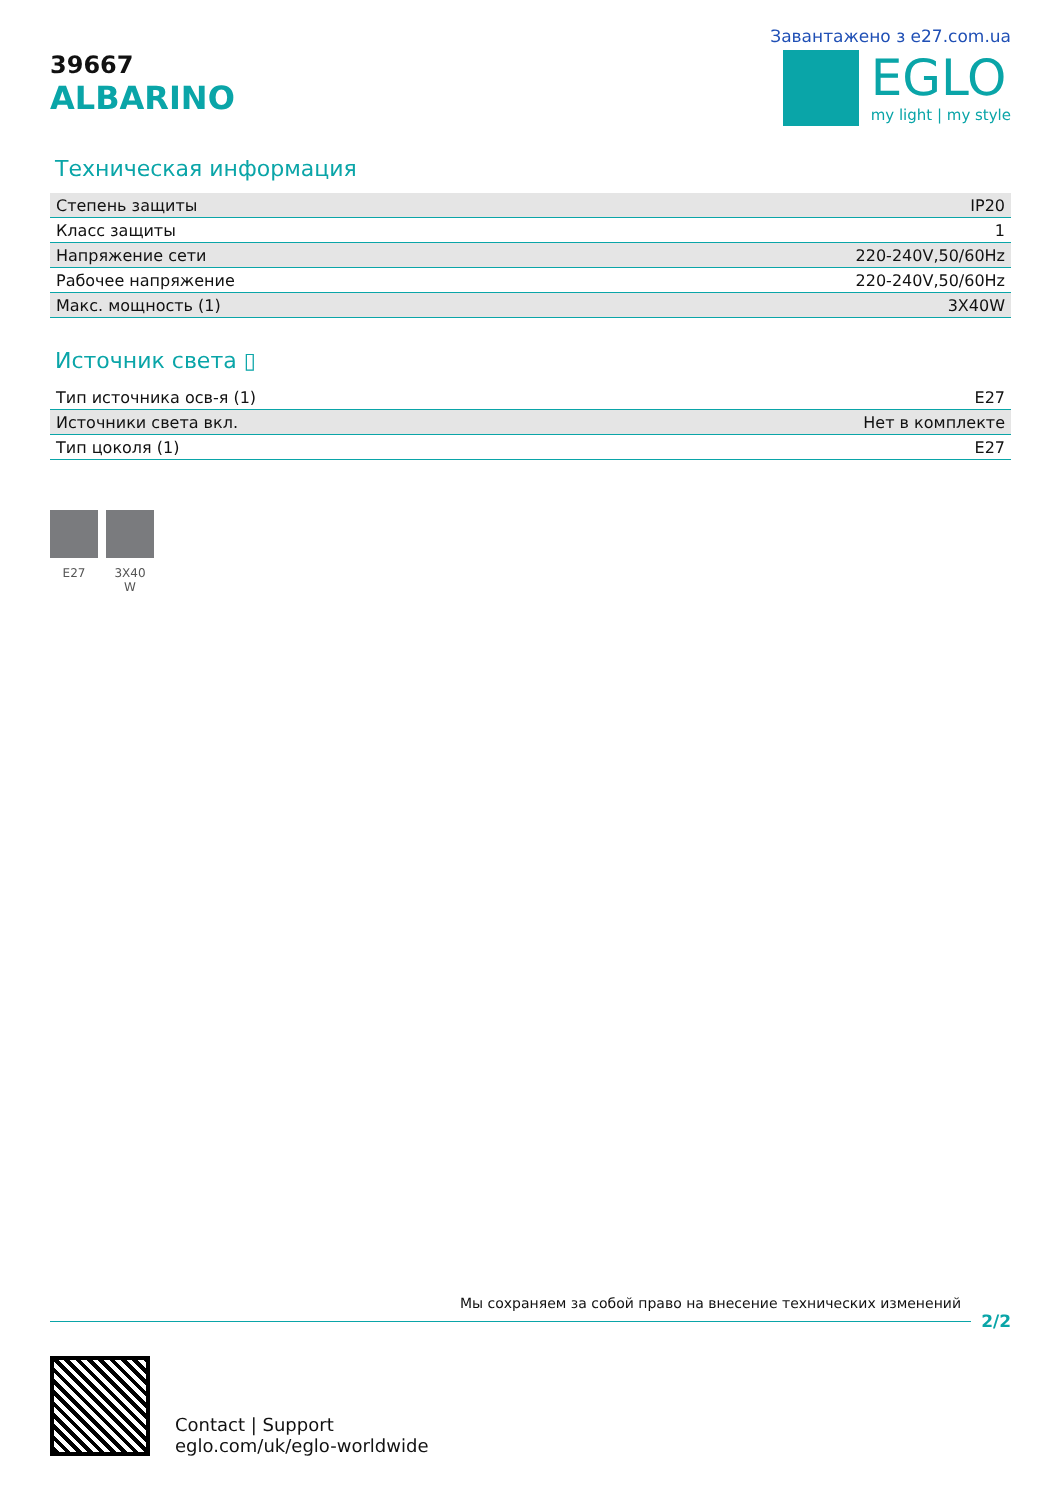39667
ALBARINO
Завантажено з e27.com.ua
EGLO
my light | my style
Техническая информация
| Степень защиты | IP20 |
| Класс защиты | 1 |
| Напряжение сети | 220-240V,50/60Hz |
| Рабочее напряжение | 220-240V,50/60Hz |
| Макс. мощность (1) | 3X40W |
Источник света ▯
| Тип источника осв-я (1) | E27 |
| Источники света вкл. | Нет в комплекте |
| Тип цоколя (1) | E27 |
E27 3X40
W
Мы сохраняем за собой право на внесение технических изменений
2/2
Contact | Support
eglo.com/uk/eglo-worldwide